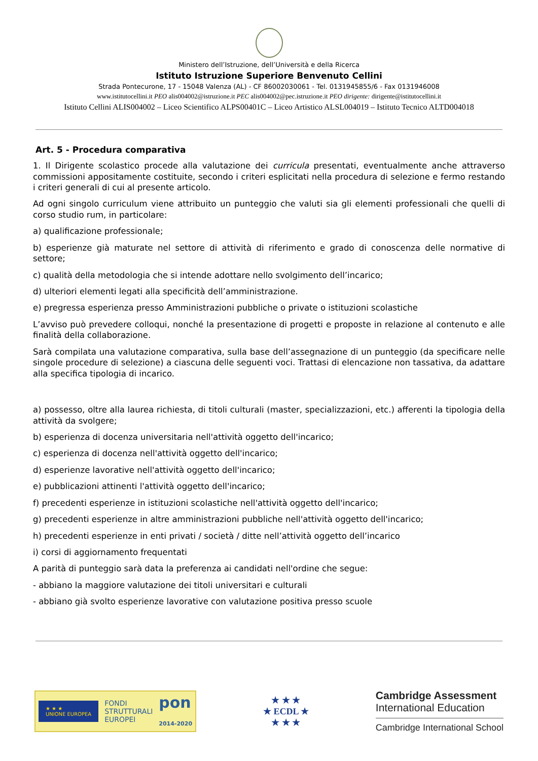Ministero dell’Istruzione, dell’Università e della Ricerca
Istituto Istruzione Superiore Benvenuto Cellini
Strada Pontecurone, 17 - 15048 Valenza (AL) - CF 86002030061 - Tel. 0131945855/6 - Fax 0131946008
www.istitutocellini.it PEO alis004002@istruzione.it PEC alis004002@pec.istruzione.it PEO dirigente: dirigente@istitutocellini.it
Istituto Cellini ALIS004002 – Liceo Scientifico ALPS00401C – Liceo Artistico ALSL004019 – Istituto Tecnico ALTD004018
Art. 5 - Procedura comparativa
1. Il Dirigente scolastico procede alla valutazione dei curricula presentati, eventualmente anche attraverso commissioni appositamente costituite, secondo i criteri esplicitati nella procedura di selezione e fermo restando i criteri generali di cui al presente articolo.
Ad ogni singolo curriculum viene attribuito un punteggio che valuti sia gli elementi professionali che quelli di corso studio rum, in particolare:
a) qualificazione professionale;
b) esperienze già maturate nel settore di attività di riferimento e grado di conoscenza delle normative di settore;
c) qualità della metodologia che si intende adottare nello svolgimento dell’incarico;
d) ulteriori elementi legati alla specificità dell’amministrazione.
e) pregressa esperienza presso Amministrazioni pubbliche o private o istituzioni scolastiche
L’avviso può prevedere colloqui, nonché la presentazione di progetti e proposte in relazione al contenuto e alle finalità della collaborazione.
Sarà compilata una valutazione comparativa, sulla base dell’assegnazione di un punteggio (da specificare nelle singole procedure di selezione) a ciascuna delle seguenti voci. Trattasi di elencazione non tassativa, da adattare alla specifica tipologia di incarico.
a) possesso, oltre alla laurea richiesta, di titoli culturali (master, specializzazioni, etc.) afferenti la tipologia della attività da svolgere;
b) esperienza di docenza universitaria nell'attività oggetto dell'incarico;
c) esperienza di docenza nell'attività oggetto dell'incarico;
d) esperienze lavorative nell'attività oggetto dell'incarico;
e) pubblicazioni attinenti l'attività oggetto dell'incarico;
f) precedenti esperienze in istituzioni scolastiche nell'attività oggetto dell'incarico;
g) precedenti esperienze in altre amministrazioni pubbliche nell'attività oggetto dell'incarico;
h) precedenti esperienze in enti privati / società / ditte nell’attività oggetto dell’incarico
i) corsi di aggiornamento frequentati
A parità di punteggio sarà data la preferenza ai candidati nell'ordine che segue:
- abbiano la maggiore valutazione dei titoli universitari e culturali
- abbiano già svolto esperienze lavorative con valutazione positiva presso scuole
★ ★ ★
UNIONE EUROPEA FONDI
STRUTTURALI
EUROPEI pon
2014-2020
★ ★ ★
★ ECDL ★
★ ★ ★
Cambridge Assessment
International Education
Cambridge International School